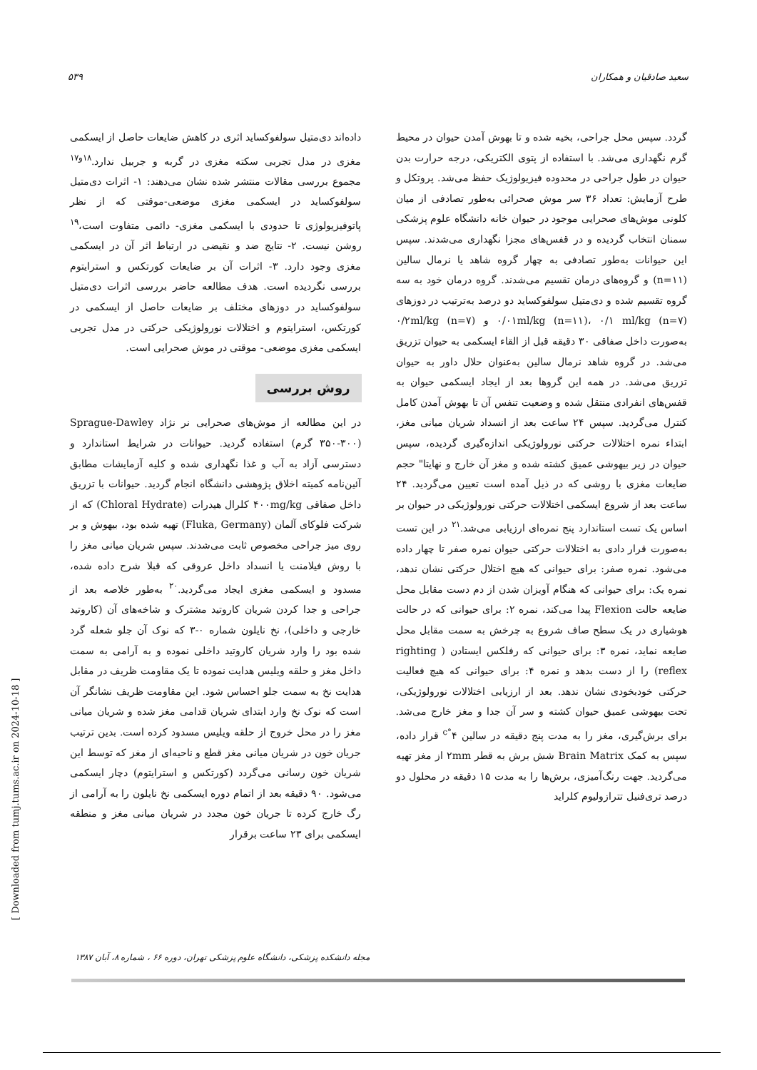۵۳۹ سعید صادقیان و همکاران
داده‌اند دی‌متیل سولفوکساید اثری در کاهش ضایعات حاصل از ایسکمی مغزی در مدل تجربی سکته مغزی در گربه و جربیل ندارد.<sup>۱۸و۱۷</sup> مجموع بررسی مقالات منتشر شده نشان می‌دهند: ۱- اثرات دی‌متیل سولفوکساید در ایسکمی مغزی موضعی-موقتی که از نظر پاتوفیزیولوژی تا حدودی با ایسکمی مغزی- دائمی متفاوت است،<sup>۱۹</sup> روشن نیست. ۲- نتایج ضد و نقیضی در ارتباط اثر آن در ایسکمی مغزی وجود دارد. ۳- اثرات آن بر ضایعات کورتکس و استرایتوم بررسی نگردیده است. هدف مطالعه حاضر بررسی اثرات دی‌متیل سولفوکساید در دوزهای مختلف بر ضایعات حاصل از ایسکمی در کورتکس، استرایتوم و اختلالات نورولوژیکی حرکتی در مدل تجربی ایسکمی مغزی موضعی- موقتی در موش صحرایی است.
روش بررسی
در این مطالعه از موش‌های صحرایی نر نژاد Sprague-Dawley (۳۵۰-۳۰۰ گرم) استفاده گردید. حیوانات در شرایط استاندارد و دسترسی آزاد به آب و غذا نگهداری شده و کلیه آزمایشات مطابق آئین‌نامه کمیته اخلاق پژوهشی دانشگاه انجام گردید. حیوانات با تزریق داخل صفاقی ۴۰۰mg/kg کلرال هیدرات (Chloral Hydrate) که از شرکت فلوکای آلمان (Fluka, Germany) تهیه شده بود، بیهوش و بر روی میز جراحی مخصوص ثابت می‌شدند. سپس شریان میانی مغز را با روش فیلامنت یا انسداد داخل عروقی که قبلا شرح داده شده، مسدود و ایسکمی مغزی ایجاد می‌گردید.<sup>۲۰</sup> به‌طور خلاصه بعد از جراحی و جدا کردن شریان کاروتید مشترک و شاخه‌های آن (کاروتید خارجی و داخلی)، نخ نایلون شماره ۰-۳ که نوک آن جلو شعله گرد شده بود را وارد شریان کاروتید داخلی نموده و به آرامی به سمت داخل مغز و حلقه ویلیس هدایت نموده تا یک مقاومت ظریف در مقابل هدایت نخ به سمت جلو احساس شود. این مقاومت ظریف نشانگر آن است که نوک نخ وارد ابتدای شریان قدامی مغز شده و شریان میانی مغز را در محل خروج از حلقه ویلیس مسدود کرده است. بدین ترتیب جریان خون در شریان میانی مغز قطع و ناحیه‌ای از مغز که توسط این شریان خون رسانی می‌گردد (کورتکس و استرایتوم) دچار ایسکمی می‌شود. ۹۰ دقیقه بعد از اتمام دوره ایسکمی نخ نایلون را به آرامی از رگ خارج کرده تا جریان خون مجدد در شریان میانی مغز و منطقه ایسکمی برای ۲۳ ساعت برقرار
گردد. سپس محل جراحی، بخیه شده و تا بهوش آمدن حیوان در محیط گرم نگهداری می‌شد. با استفاده از پتوی الکتریکی، درجه حرارت بدن حیوان در طول جراحی در محدوده فیزیولوژیک حفظ می‌شد. پروتکل و طرح آزمایش: تعداد ۳۶ سر موش صحرائی به‌طور تصادفی از میان کلونی موش‌های صحرایی موجود در حیوان خانه دانشگاه علوم پزشکی سمنان انتخاب گردیده و در قفس‌های مجزا نگهداری می‌شدند. سپس این حیوانات به‌طور تصادفی به چهار گروه شاهد یا نرمال سالین (n=۱۱) و گروه‌های درمان تقسیم می‌شدند. گروه درمان خود به سه گروه تقسیم شده و دی‌متیل سولفوکساید دو درصد به‌ترتیب در دوزهای ۰/۰۱ml/kg (n=۱۱)، ۰/۱ ml/kg (n=۷) و ۰/۲ml/kg (n=۷) به‌صورت داخل صفاقی ۳۰ دقیقه قبل از القاء ایسکمی به حیوان تزریق می‌شد. در گروه شاهد نرمال سالین به‌عنوان حلال داور به حیوان تزریق می‌شد. در همه این گروها بعد از ایجاد ایسکمی حیوان به قفس‌های انفرادی منتقل شده و وضعیت تنفس آن تا بهوش آمدن کامل کنترل می‌گردید. سپس ۲۴ ساعت بعد از انسداد شریان میانی مغز، ابتداء نمره اختلالات حرکتی نورولوژیکی اندازه‌گیری گردیده، سپس حیوان در زیر بیهوشی عمیق کشته شده و مغز آن خارج و نهایتا" حجم ضایعات مغزی با روشی که در ذیل آمده است تعیین می‌گردید. ۲۴ ساعت بعد از شروع ایسکمی اختلالات حرکتی نورولوژیکی در حیوان بر اساس یک تست استاندارد پنج نمره‌ای ارزیابی می‌شد.<sup>۲۱</sup> در این تست به‌صورت قرار دادی به اختلالات حرکتی حیوان نمره صفر تا چهار داده می‌شود. نمره صفر: برای حیوانی که هیچ اختلال حرکتی نشان ندهد، نمره یک: برای حیوانی که هنگام آویزان شدن از دم دست مقابل محل ضایعه حالت Flexion پیدا می‌کند، نمره ۲: برای حیوانی که در حالت هوشیاری در یک سطح صاف شروع به چرخش به سمت مقابل محل ضایعه نماید، نمره ۳: برای حیوانی که رفلکس ایستادن ( righting reflex) را از دست بدهد و نمره ۴: برای حیوانی که هیچ فعالیت حرکتی خودبخودی نشان ندهد. بعد از ارزیابی اختلالات نورولوژیکی، تحت بیهوشی عمیق حیوان کشته و سر آن جدا و مغز خارج می‌شد. برای برش‌گیری، مغز را به مدت پنج دقیقه در سالین ۴<sup>°c</sup> قرار داده، سپس به کمک Brain Matrix شش برش به قطر ۲mm از مغز تهیه می‌گردید. جهت رنگ‌آمیزی، برش‌ها را به مدت ۱۵ دقیقه در محلول دو درصد تری‌فنیل تترازولیوم کلراید
مجله دانشکده پزشکی، دانشگاه علوم پزشکی تهران، دوره ۶۶ ، شماره ۸، آبان ۱۳۸۷
[ Downloaded from tumj.tums.ac.ir on 2024-10-18 ]